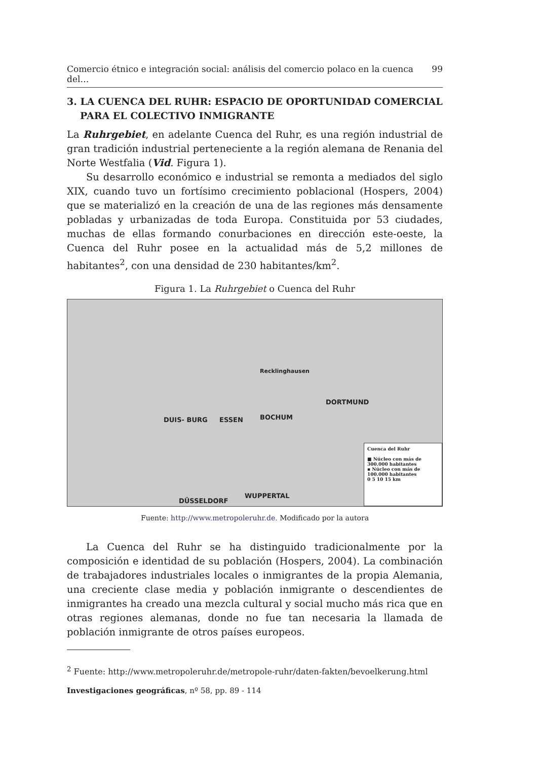Comercio étnico e integración social: análisis del comercio polaco en la cuenca del… 99
3. LA CUENCA DEL RUHR: ESPACIO DE OPORTUNIDAD COMERCIAL PARA EL COLECTIVO INMIGRANTE
La Ruhrgebiet, en adelante Cuenca del Ruhr, es una región industrial de gran tradición industrial perteneciente a la región alemana de Renania del Norte Westfalia (Vid. Figura 1).
Su desarrollo económico e industrial se remonta a mediados del siglo XIX, cuando tuvo un fortísimo crecimiento poblacional (Hospers, 2004) que se materializó en la creación de una de las regiones más densamente pobladas y urbanizadas de toda Europa. Constituida por 53 ciudades, muchas de ellas formando conurbaciones en dirección este-oeste, la Cuenca del Ruhr posee en la actualidad más de 5,2 millones de habitantes<sup>2</sup>, con una densidad de 230 habitantes/km<sup>2</sup>.
Figura 1. La Ruhrgebiet o Cuenca del Ruhr
DUIS- BURG ESSEN BOCHUM
DORTMUND
Recklinghausen
WUPPERTAL
DÜSSELDORF
Cuenca del Ruhr
■ Núcleo con más de 300.000 habitantes
▪ Núcleo con más de 100.000 habitantes
0 5 10 15 km
Fuente: http://www.metropoleruhr.de. Modificado por la autora
La Cuenca del Ruhr se ha distinguido tradicionalmente por la composición e identidad de su población (Hospers, 2004). La combinación de trabajadores industriales locales o inmigrantes de la propia Alemania, una creciente clase media y población inmigrante o descendientes de inmigrantes ha creado una mezcla cultural y social mucho más rica que en otras regiones alemanas, donde no fue tan necesaria la llamada de población inmigrante de otros países europeos.
<sup>2</sup> Fuente: http://www.metropoleruhr.de/metropole-ruhr/daten-fakten/bevoelkerung.html
Investigaciones geográficas, nº 58, pp. 89 - 114